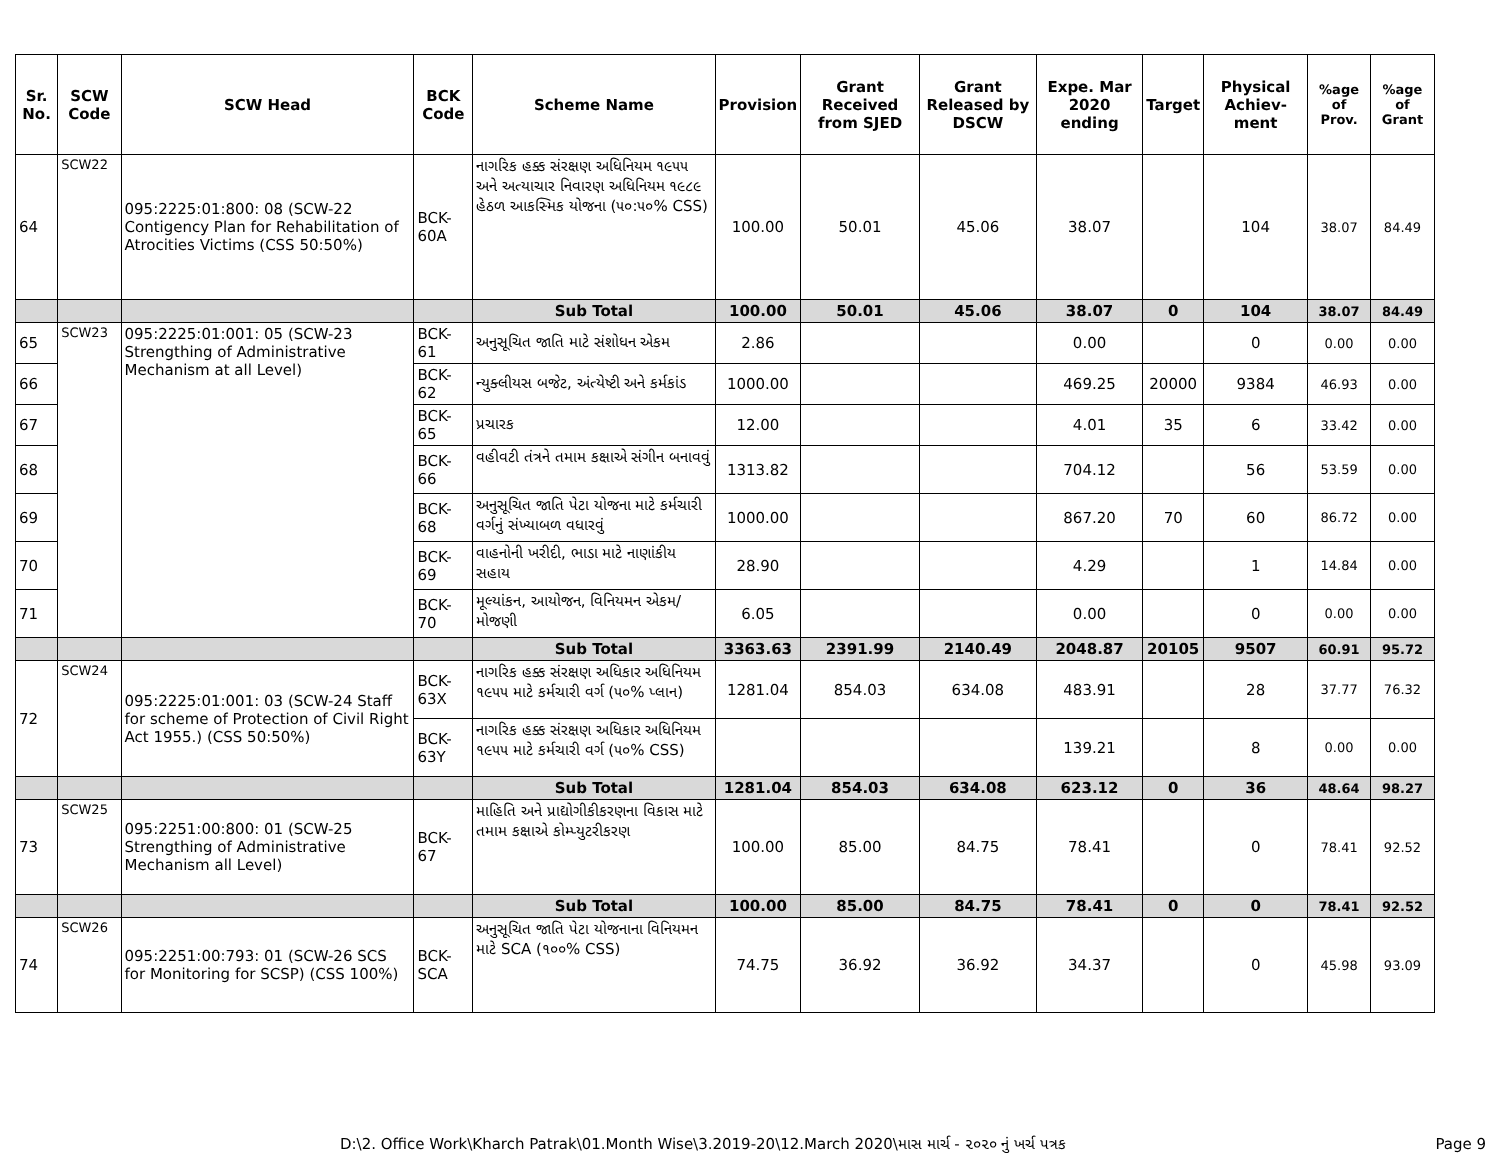| Sr. No. | SCW Code | SCW Head | BCK Code | Scheme Name | Provision | Grant Received from SJED | Grant Released by DSCW | Expe. Mar 2020 ending | Target | Physical Achiev-ment | %age of Prov. | %age of Grant |
| --- | --- | --- | --- | --- | --- | --- | --- | --- | --- | --- | --- | --- |
| 64 | SCW22 | 095:2225:01:800: 08 (SCW-22 Contigency Plan for Rehabilitation of Atrocities Victims (CSS 50:50%) | BCK-60A | નાગરિક હક્ક સંરક્ષણ અધિનિયમ ૧૯૫૫ અને અત્યાચાર નિવારણ અધિનિયમ ૧૯૮૯ હેઠળ આકસ્મિક યોજના (૫૦:૫૦% CSS) | 100.00 | 50.01 | 45.06 | 38.07 | | 104 | 38.07 | 84.49 |
| | | | | Sub Total | 100.00 | 50.01 | 45.06 | 38.07 | 0 | 104 | 38.07 | 84.49 |
| 65 | SCW23 | 095:2225:01:001: 05 (SCW-23 Strengthing of Administrative Mechanism at all Level) | BCK-61 | અનુસૂચિત જાતિ માટે સંશોધન એકમ | 2.86 | | | 0.00 | | 0 | 0.00 | 0.00 |
| 66 | | | BCK-62 | ન્યુક્લીયસ બજેટ, અંત્યેષ્ટી અને કર્મકાંડ | 1000.00 | | | 469.25 | 20000 | 9384 | 46.93 | 0.00 |
| 67 | | | BCK-65 | પ્રચારક | 12.00 | | | 4.01 | 35 | 6 | 33.42 | 0.00 |
| 68 | | | BCK-66 | વહીવટી તંત્રને તમામ કક્ષાએ સંગીન બનાવવું | 1313.82 | | | 704.12 | | 56 | 53.59 | 0.00 |
| 69 | | | BCK-68 | અનુસૂચિત જાતિ પેટા યોજના માટે કર્મચારી વર્ગનું સંખ્યાબળ વધારવું | 1000.00 | | | 867.20 | 70 | 60 | 86.72 | 0.00 |
| 70 | | | BCK-69 | વાહનોની ખરીદી, ભાડા માટે નાણાંકીય સહાય | 28.90 | | | 4.29 | | 1 | 14.84 | 0.00 |
| 71 | | | BCK-70 | મૂલ્યાંકન, આયોજન, વિનિયમન એકમ/મોજણી | 6.05 | | | 0.00 | | 0 | 0.00 | 0.00 |
| | | | | Sub Total | 3363.63 | 2391.99 | 2140.49 | 2048.87 | 20105 | 9507 | 60.91 | 95.72 |
| 72 | SCW24 | 095:2225:01:001: 03 (SCW-24 Staff for scheme of Protection of Civil Right Act 1955.) (CSS 50:50%) | BCK-63X | નાગરિક હક્ક સંરક્ષણ અધિકાર અધિનિયમ ૧૯૫૫ માટે કર્મચારી વર્ગ (૫૦% પ્લાન) | 1281.04 | 854.03 | 634.08 | 483.91 | | 28 | 37.77 | 76.32 |
| | | | BCK-63Y | નાગરિક હક્ક સંરક્ષણ અધિકાર અધિનિયમ ૧૯૫૫ માટે કર્મચારી વર્ગ (૫૦% CSS) | | | | 139.21 | | 8 | 0.00 | 0.00 |
| | | | | Sub Total | 1281.04 | 854.03 | 634.08 | 623.12 | 0 | 36 | 48.64 | 98.27 |
| 73 | SCW25 | 095:2251:00:800: 01 (SCW-25 Strengthing of Administrative Mechanism all Level) | BCK-67 | માહિતિ અને પ્રાદ્યોગીકીકરણના વિકાસ માટે તમામ કક્ષાએ કોમ્પ્યુટરીકરણ | 100.00 | 85.00 | 84.75 | 78.41 | | 0 | 78.41 | 92.52 |
| | | | | Sub Total | 100.00 | 85.00 | 84.75 | 78.41 | 0 | 0 | 78.41 | 92.52 |
| 74 | SCW26 | 095:2251:00:793: 01 (SCW-26 SCS for Monitoring for SCSP) (CSS 100%) | BCK-SCA | અનુસૂચિત જાતિ પેટા યોજનાના વિનિયમન માટે SCA (૧૦૦% CSS) | 74.75 | 36.92 | 36.92 | 34.37 | | 0 | 45.98 | 93.09 |
D:\2. Office Work\Kharch Patrak\01.Month Wise\3.2019-20\12.March 2020\માસ માર્ચ - ૨૦૨૦ નું ખર્ચ પત્રક Page 9